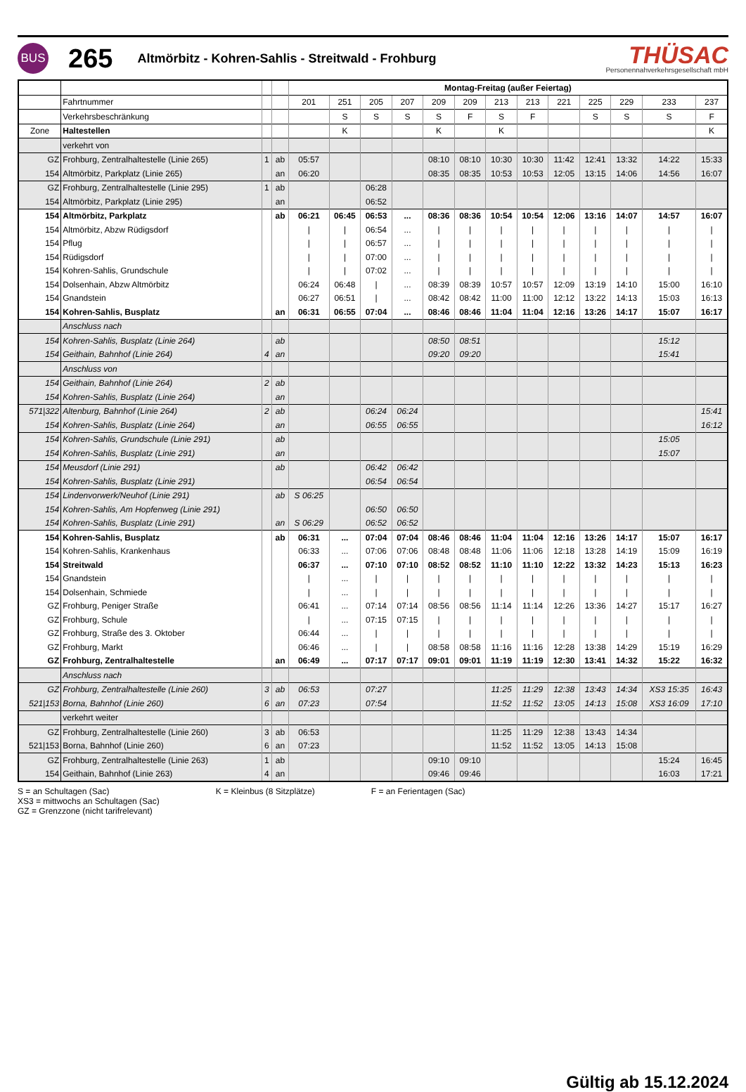BUS
265
Altmörbitz - Kohren-Sahlis - Streitwald - Frohburg
THÜSAC
Personennahverkehrsgesellschaft mbH
| | | | | Montag-Freitag (außer Feiertag) | | | | | | | | | | | | |
| | Fahrtnummer | | | 201 | 251 | 205 | 207 | 209 | 209 | 213 | 213 | 221 | 225 | 229 | 233 | 237 |
| | Verkehrsbeschränkung | | | | S | S | S | S | F | S | F | | S | S | S | F |
| Zone | Haltestellen | | | | K | | | K | | K | | | | | | K |
| | verkehrt von | | | | | | | | | | | | | | | |
| GZ | Frohburg, Zentralhaltestelle (Linie 265) | 1 | ab | 05:57 | | | | 08:10 | 08:10 | 10:30 | 10:30 | 11:42 | 12:41 | 13:32 | 14:22 | 15:33 |
| 154 | Altmörbitz, Parkplatz (Linie 265) | | an | 06:20 | | | | 08:35 | 08:35 | 10:53 | 10:53 | 12:05 | 13:15 | 14:06 | 14:56 | 16:07 |
| GZ | Frohburg, Zentralhaltestelle (Linie 295) | 1 | ab | | | 06:28 | | | | | | | | | | |
| 154 | Altmörbitz, Parkplatz (Linie 295) | | an | | | 06:52 | | | | | | | | | | |
| 154 | Altmörbitz, Parkplatz | | ab | 06:21 | 06:45 | 06:53 | ... | 08:36 | 08:36 | 10:54 | 10:54 | 12:06 | 13:16 | 14:07 | 14:57 | 16:07 |
| 154 | Altmörbitz, Abzw Rüdigsdorf | | | / | / | 06:54 | ... | / | / | / | / | / | / | / | / | / |
| 154 | Pflug | | | / | / | 06:57 | ... | / | / | / | / | / | / | / | / | / |
| 154 | Rüdigsdorf | | | / | / | 07:00 | ... | / | / | / | / | / | / | / | / | / |
| 154 | Kohren-Sahlis, Grundschule | | | / | / | 07:02 | ... | / | / | / | / | / | / | / | / | / |
| 154 | Dolsenhain, Abzw Altmörbitz | | | 06:24 | 06:48 | / | ... | 08:39 | 08:39 | 10:57 | 10:57 | 12:09 | 13:19 | 14:10 | 15:00 | 16:10 |
| 154 | Gnandstein | | | 06:27 | 06:51 | / | ... | 08:42 | 08:42 | 11:00 | 11:00 | 12:12 | 13:22 | 14:13 | 15:03 | 16:13 |
| 154 | Kohren-Sahlis, Busplatz | | an | 06:31 | 06:55 | 07:04 | ... | 08:46 | 08:46 | 11:04 | 11:04 | 12:16 | 13:26 | 14:17 | 15:07 | 16:17 |
| | Anschluss nach | | | | | | | | | | | | | | | |
| 154 | Kohren-Sahlis, Busplatz (Linie 264) | | ab | | | | | 08:50 | 08:51 | | | | | | 15:12 | |
| 154 | Geithain, Bahnhof (Linie 264) | 4 | an | | | | | 09:20 | 09:20 | | | | | | 15:41 | |
| | Anschluss von | | | | | | | | | | | | | | | |
| 154 | Geithain, Bahnhof (Linie 264) | 2 | ab | | | | | | | | | | | | | |
| 154 | Kohren-Sahlis, Busplatz (Linie 264) | | an | | | | | | | | | | | | | |
| 571/322 | Altenburg, Bahnhof (Linie 264) | 2 | ab | | | 06:24 | 06:24 | | | | | | | | | 15:41 |
| 154 | Kohren-Sahlis, Busplatz (Linie 264) | | an | | | 06:55 | 06:55 | | | | | | | | | 16:12 |
| 154 | Kohren-Sahlis, Grundschule (Linie 291) | | ab | | | | | | | | | | | | 15:05 | |
| 154 | Kohren-Sahlis, Busplatz (Linie 291) | | an | | | | | | | | | | | | 15:07 | |
| 154 | Meusdorf (Linie 291) | | ab | | | 06:42 | 06:42 | | | | | | | | | |
| 154 | Kohren-Sahlis, Busplatz (Linie 291) | | | | | 06:54 | 06:54 | | | | | | | | | |
| 154 | Lindenvorwerk/Neuhof (Linie 291) | | ab | S 06:25 | | | | | | | | | | | | |
| 154 | Kohren-Sahlis, Am Hopfenweg (Linie 291) | | | | | 06:50 | 06:50 | | | | | | | | | |
| 154 | Kohren-Sahlis, Busplatz (Linie 291) | | an | S 06:29 | | 06:52 | 06:52 | | | | | | | | | |
| 154 | Kohren-Sahlis, Busplatz | | ab | 06:31 | ... | 07:04 | 07:04 | 08:46 | 08:46 | 11:04 | 11:04 | 12:16 | 13:26 | 14:17 | 15:07 | 16:17 |
| 154 | Kohren-Sahlis, Krankenhaus | | | 06:33 | ... | 07:06 | 07:06 | 08:48 | 08:48 | 11:06 | 11:06 | 12:18 | 13:28 | 14:19 | 15:09 | 16:19 |
| 154 | Streitwald | | | 06:37 | ... | 07:10 | 07:10 | 08:52 | 08:52 | 11:10 | 11:10 | 12:22 | 13:32 | 14:23 | 15:13 | 16:23 |
| 154 | Gnandstein | | | / | ... | / | / | / | / | / | / | / | / | / | / | / |
| 154 | Dolsenhain, Schmiede | | | / | ... | / | / | / | / | / | / | / | / | / | / | / |
| GZ | Frohburg, Peniger Straße | | | 06:41 | ... | 07:14 | 07:14 | 08:56 | 08:56 | 11:14 | 11:14 | 12:26 | 13:36 | 14:27 | 15:17 | 16:27 |
| GZ | Frohburg, Schule | | | / | ... | 07:15 | 07:15 | / | / | / | / | / | / | / | / | / |
| GZ | Frohburg, Straße des 3. Oktober | | | 06:44 | ... | / | / | / | / | / | / | / | / | / | / | / |
| GZ | Frohburg, Markt | | | 06:46 | ... | / | / | 08:58 | 08:58 | 11:16 | 11:16 | 12:28 | 13:38 | 14:29 | 15:19 | 16:29 |
| GZ | Frohburg, Zentralhaltestelle | | an | 06:49 | ... | 07:17 | 07:17 | 09:01 | 09:01 | 11:19 | 11:19 | 12:30 | 13:41 | 14:32 | 15:22 | 16:32 |
| | Anschluss nach | | | | | | | | | | | | | | | |
| GZ | Frohburg, Zentralhaltestelle (Linie 260) | 3 | ab | 06:53 | | 07:27 | | | | 11:25 | 11:29 | 12:38 | 13:43 | 14:34 | XS3 15:35 | 16:43 |
| 521/153 | Borna, Bahnhof (Linie 260) | 6 | an | 07:23 | | 07:54 | | | | 11:52 | 11:52 | 13:05 | 14:13 | 15:08 | XS3 16:09 | 17:10 |
| | verkehrt weiter | | | | | | | | | | | | | | | |
| GZ | Frohburg, Zentralhaltestelle (Linie 260) | 3 | ab | 06:53 | | | | | | 11:25 | 11:29 | 12:38 | 13:43 | 14:34 | | |
| 521/153 | Borna, Bahnhof (Linie 260) | 6 | an | 07:23 | | | | | | 11:52 | 11:52 | 13:05 | 14:13 | 15:08 | | |
| GZ | Frohburg, Zentralhaltestelle (Linie 263) | 1 | ab | | | | | 09:10 | 09:10 | | | | | | 15:24 | 16:45 |
| 154 | Geithain, Bahnhof (Linie 263) | 4 | an | | | | | 09:46 | 09:46 | | | | | | 16:03 | 17:21 |
S = an Schultagen (Sac)
XS3 = mittwochs an Schultagen (Sac)
GZ = Grenzzone (nicht tarifrelevant)
K = Kleinbus (8 Sitzplätze) F = an Ferientagen (Sac)
Gültig ab 15.12.2024